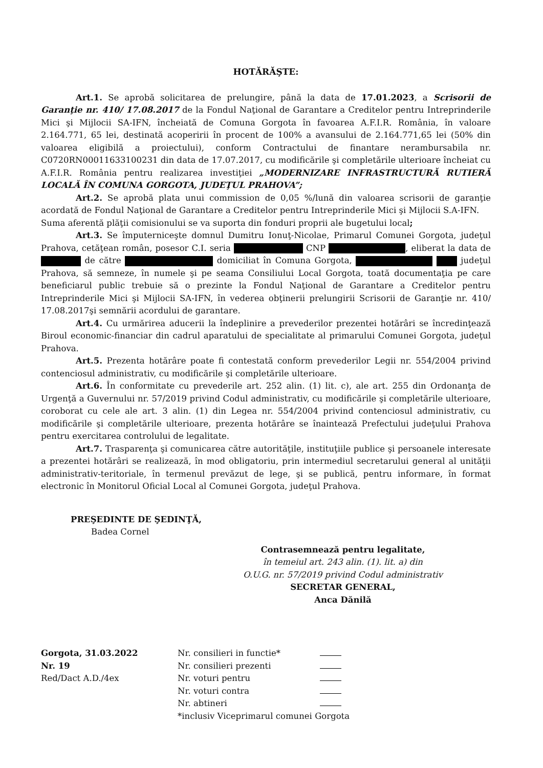HOTĂRĂŞTE:
Art.1. Se aprobă solicitarea de prelungire, până la data de 17.01.2023, a Scrisorii de Garanţie nr. 410/ 17.08.2017 de la Fondul Naţional de Garantare a Creditelor pentru Intreprinderile Mici şi Mijlocii SA-IFN, încheiată de Comuna Gorgota în favoarea A.F.I.R. România, în valoare 2.164.771, 65 lei, destinată acoperirii în procent de 100% a avansului de 2.164.771,65 lei (50% din valoarea eligibilă a proiectului), conform Contractului de finantare nerambursabila nr. C0720RN00011633100231 din data de 17.07.2017, cu modificările şi completările ulterioare încheiat cu A.F.I.R. România pentru realizarea investiţiei „MODERNIZARE INFRASTRUCTURĂ RUTIERĂ LOCALĂ ÎN COMUNA GORGOTA, JUDEŢUL PRAHOVA”;
Art.2. Se aprobă plata unui commission de 0,05 %/lună din valoarea scrisorii de garanţie acordată de Fondul Naţional de Garantare a Creditelor pentru Intreprinderile Mici şi Mijlocii S.A-IFN.
Suma aferentă plăţii comisionului se va suporta din fonduri proprii ale bugetului local;
Art.3. Se împuterniceşte domnul Dumitru Ionuţ-Nicolae, Primarul Comunei Gorgota, judeţul Prahova, cetăţean român, posesor C.I. seria CNP , eliberat la data de de către domiciliat în Comuna Gorgota, judeţul Prahova, să semneze, în numele şi pe seama Consiliului Local Gorgota, toată documentaţia pe care beneficiarul public trebuie să o prezinte la Fondul Naţional de Garantare a Creditelor pentru Intreprinderile Mici şi Mijlocii SA-IFN, în vederea obţinerii prelungirii Scrisorii de Garanţie nr. 410/ 17.08.2017şi semnării acordului de garantare.
Art.4. Cu urmărirea aducerii la îndeplinire a prevederilor prezentei hotărâri se încredinţează Biroul economic-financiar din cadrul aparatului de specialitate al primarului Comunei Gorgota, judeţul Prahova.
Art.5. Prezenta hotărâre poate fi contestată conform prevederilor Legii nr. 554/2004 privind contenciosul administrativ, cu modificările şi completările ulterioare.
Art.6. În conformitate cu prevederile art. 252 alin. (1) lit. c), ale art. 255 din Ordonanţa de Urgenţă a Guvernului nr. 57/2019 privind Codul administrativ, cu modificările şi completările ulterioare, coroborat cu cele ale art. 3 alin. (1) din Legea nr. 554/2004 privind contenciosul administrativ, cu modificările şi completările ulterioare, prezenta hotărâre se înaintează Prefectului judeţului Prahova pentru exercitarea controlului de legalitate.
Art.7. Trasparenţa şi comunicarea către autorităţile, instituţiile publice şi persoanele interesate a prezentei hotărâri se realizează, în mod obligatoriu, prin intermediul secretarului general al unităţii administrativ-teritoriale, în termenul prevăzut de lege, şi se publică, pentru informare, în format electronic în Monitorul Oficial Local al Comunei Gorgota, judeţul Prahova.
PREŞEDINTE DE ŞEDINŢĂ,
Badea Cornel
Contrasemnează pentru legalitate,
în temeiul art. 243 alin. (1). lit. a) din
O.U.G. nr. 57/2019 privind Codul administrativ
SECRETAR GENERAL,
Anca Dănilă
Gorgota, 31.03.2022
Nr. 19
Red/Dact A.D./4ex
| Nr. consilieri in functie* | |
| Nr. consilieri prezenti | |
| Nr. voturi pentru | |
| Nr. voturi contra | |
| Nr. abtineri | |
| *inclusiv Viceprimarul comunei Gorgota | |